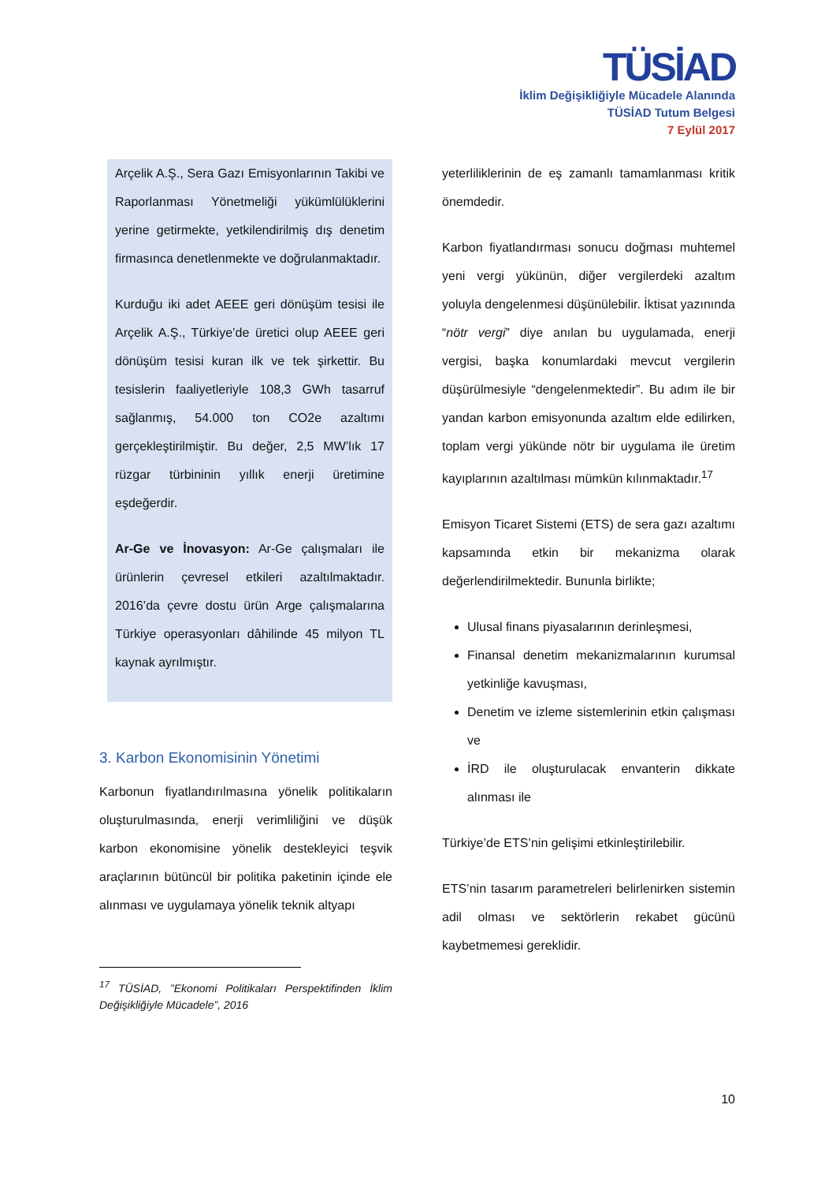TÜSİAD
İklim Değişikliğiyle Mücadele Alanında
TÜSİAD Tutum Belgesi
7 Eylül 2017
Arçelik A.Ş., Sera Gazı Emisyonlarının Takibi ve Raporlanması Yönetmeliği yükümlülüklerini yerine getirmekte, yetkilendirilmiş dış denetim firmasınca denetlenmekte ve doğrulanmaktadır.
Kurduğu iki adet AEEE geri dönüşüm tesisi ile Arçelik A.Ş., Türkiye’de üretici olup AEEE geri dönüşüm tesisi kuran ilk ve tek şirkettir. Bu tesislerin faaliyetleriyle 108,3 GWh tasarruf sağlanmış, 54.000 ton CO2e azaltımı gerçekleştirilmiştir. Bu değer, 2,5 MW’lık 17 rüzgar türbininin yıllık enerji üretimine eşdeğerdir.
Ar-Ge ve İnovasyon: Ar-Ge çalışmaları ile ürünlerin çevresel etkileri azaltılmaktadır. 2016’da çevre dostu ürün Arge çalışmalarına Türkiye operasyonları dâhilinde 45 milyon TL kaynak ayrılmıştır.
3. Karbon Ekonomisinin Yönetimi
Karbonun fiyatlandırılmasına yönelik politikaların oluşturulmasında, enerji verimliliğini ve düşük karbon ekonomisine yönelik destekleyici teşvik araçlarının bütüncül bir politika paketinin içinde ele alınması ve uygulamaya yönelik teknik altyapı
<sup>17</sup> TÜSİAD, ”Ekonomi Politikaları Perspektifinden İklim Değişikliğiyle Mücadele”, 2016
yeterliliklerinin de eş zamanlı tamamlanması kritik önemdedir.
Karbon fiyatlandırması sonucu doğması muhtemel yeni vergi yükünün, diğer vergilerdeki azaltım yoluyla dengelenmesi düşünülebilir. İktisat yazınında “nötr vergi” diye anılan bu uygulamada, enerji vergisi, başka konumlardaki mevcut vergilerin düşürülmesiyle “dengelenmektedir”. Bu adım ile bir yandan karbon emisyonunda azaltım elde edilirken, toplam vergi yükünde nötr bir uygulama ile üretim kayıplarının azaltılması mümkün kılınmaktadır.<sup>17</sup>
Emisyon Ticaret Sistemi (ETS) de sera gazı azaltımı kapsamında etkin bir mekanizma olarak değerlendirilmektedir. Bununla birlikte;
Ulusal finans piyasalarının derinleşmesi,
Finansal denetim mekanizmalarının kurumsal yetkinliğe kavuşması,
Denetim ve izleme sistemlerinin etkin çalışması ve
İRD ile oluşturulacak envanterin dikkate alınması ile
Türkiye’de ETS’nin gelişimi etkinleştirilebilir.
ETS’nin tasarım parametreleri belirlenirken sistemin adil olması ve sektörlerin rekabet gücünü kaybetmemesi gereklidir.
10